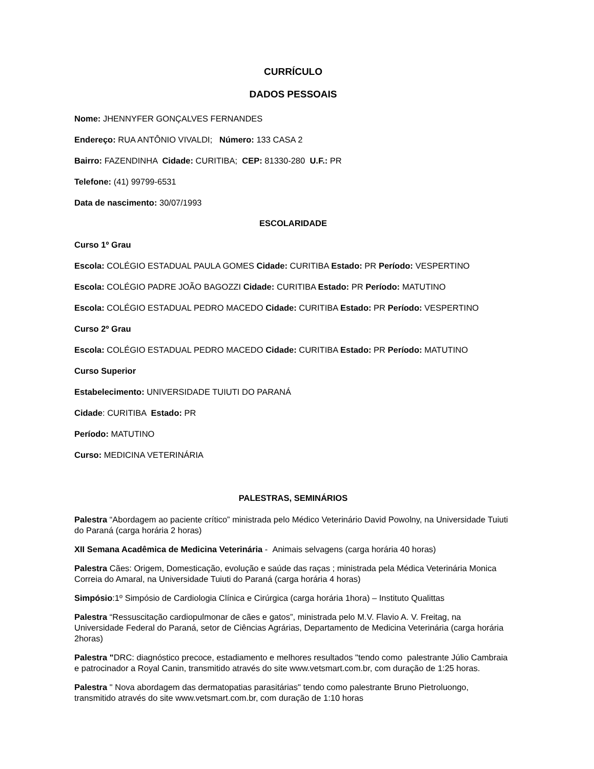CURRÍCULO
DADOS PESSOAIS
Nome: JHENNYFER GONÇALVES FERNANDES
Endereço: RUA ANTÔNIO VIVALDI; Número: 133 CASA 2
Bairro: FAZENDINHA Cidade: CURITIBA; CEP: 81330-280 U.F.: PR
Telefone: (41) 99799-6531
Data de nascimento: 30/07/1993
ESCOLARIDADE
Curso 1º Grau
Escola: COLÉGIO ESTADUAL PAULA GOMES Cidade: CURITIBA Estado: PR Período: VESPERTINO
Escola: COLÉGIO PADRE JOÃO BAGOZZI Cidade: CURITIBA Estado: PR Período: MATUTINO
Escola: COLÉGIO ESTADUAL PEDRO MACEDO Cidade: CURITIBA Estado: PR Período: VESPERTINO
Curso 2º Grau
Escola: COLÉGIO ESTADUAL PEDRO MACEDO Cidade: CURITIBA Estado: PR Período: MATUTINO
Curso Superior
Estabelecimento: UNIVERSIDADE TUIUTI DO PARANÁ
Cidade: CURITIBA Estado: PR
Período: MATUTINO
Curso: MEDICINA VETERINÁRIA
PALESTRAS, SEMINÁRIOS
Palestra “Abordagem ao paciente crítico” ministrada pelo Médico Veterinário David Powolny, na Universidade Tuiuti do Paraná (carga horária 2 horas)
XII Semana Acadêmica de Medicina Veterinária - Animais selvagens (carga horária 40 horas)
Palestra Cães: Origem, Domesticação, evolução e saúde das raças ; ministrada pela Médica Veterinária Monica Correia do Amaral, na Universidade Tuiuti do Paraná (carga horária 4 horas)
Simpósio:1º Simpósio de Cardiologia Clínica e Cirúrgica (carga horária 1hora) – Instituto Qualittas
Palestra “Ressuscitação cardiopulmonar de cães e gatos”, ministrada pelo M.V. Flavio A. V. Freitag, na Universidade Federal do Paraná, setor de Ciências Agrárias, Departamento de Medicina Veterinária (carga horária 2horas)
Palestra "DRC: diagnóstico precoce, estadiamento e melhores resultados "tendo como palestrante Júlio Cambraia e patrocinador a Royal Canin, transmitido através do site www.vetsmart.com.br, com duração de 1:25 horas.
Palestra " Nova abordagem das dermatopatias parasitárias" tendo como palestrante Bruno Pietroluongo, transmitido através do site www.vetsmart.com.br, com duração de 1:10 horas